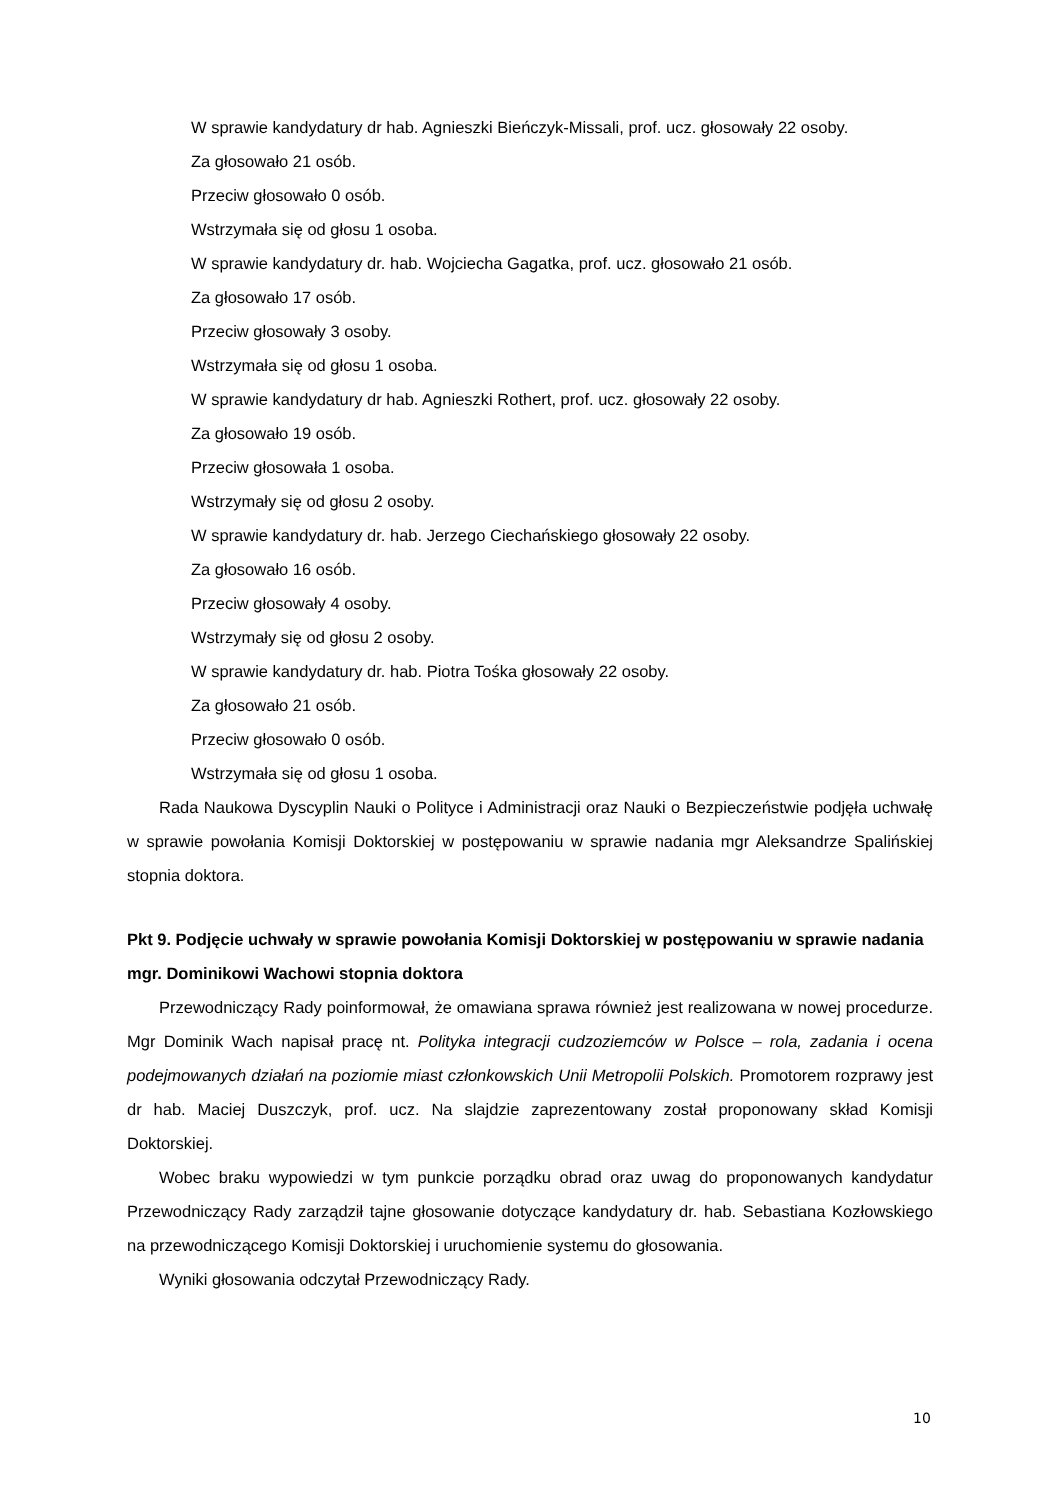W sprawie kandydatury dr hab. Agnieszki Bieńczyk-Missali, prof. ucz. głosowały 22 osoby.
Za głosowało 21 osób.
Przeciw głosowało 0 osób.
Wstrzymała się od głosu 1 osoba.
W sprawie kandydatury dr. hab. Wojciecha Gagatka, prof. ucz. głosowało 21 osób.
Za głosowało 17 osób.
Przeciw głosowały 3 osoby.
Wstrzymała się od głosu 1 osoba.
W sprawie kandydatury dr hab. Agnieszki Rothert, prof. ucz. głosowały 22 osoby.
Za głosowało 19 osób.
Przeciw głosowała 1 osoba.
Wstrzymały się od głosu 2 osoby.
W sprawie kandydatury dr. hab. Jerzego Ciechańskiego głosowały 22 osoby.
Za głosowało 16 osób.
Przeciw głosowały 4 osoby.
Wstrzymały się od głosu 2 osoby.
W sprawie kandydatury dr. hab. Piotra Tośka głosowały 22 osoby.
Za głosowało 21 osób.
Przeciw głosowało 0 osób.
Wstrzymała się od głosu 1 osoba.
Rada Naukowa Dyscyplin Nauki o Polityce i Administracji oraz Nauki o Bezpieczeństwie podjęła uchwałę w sprawie powołania Komisji Doktorskiej w postępowaniu w sprawie nadania mgr Aleksandrze Spalińskiej stopnia doktora.
Pkt 9. Podjęcie uchwały w sprawie powołania Komisji Doktorskiej w postępowaniu w sprawie nadania mgr. Dominikowi Wachowi stopnia doktora
Przewodniczący Rady poinformował, że omawiana sprawa również jest realizowana w nowej procedurze. Mgr Dominik Wach napisał pracę nt. Polityka integracji cudzoziemców w Polsce – rola, zadania i ocena podejmowanych działań na poziomie miast członkowskich Unii Metropolii Polskich. Promotorem rozprawy jest dr hab. Maciej Duszczyk, prof. ucz. Na slajdzie zaprezentowany został proponowany skład Komisji Doktorskiej.
Wobec braku wypowiedzi w tym punkcie porządku obrad oraz uwag do proponowanych kandydatur Przewodniczący Rady zarządził tajne głosowanie dotyczące kandydatury dr. hab. Sebastiana Kozłowskiego na przewodniczącego Komisji Doktorskiej i uruchomienie systemu do głosowania.
Wyniki głosowania odczytał Przewodniczący Rady.
10